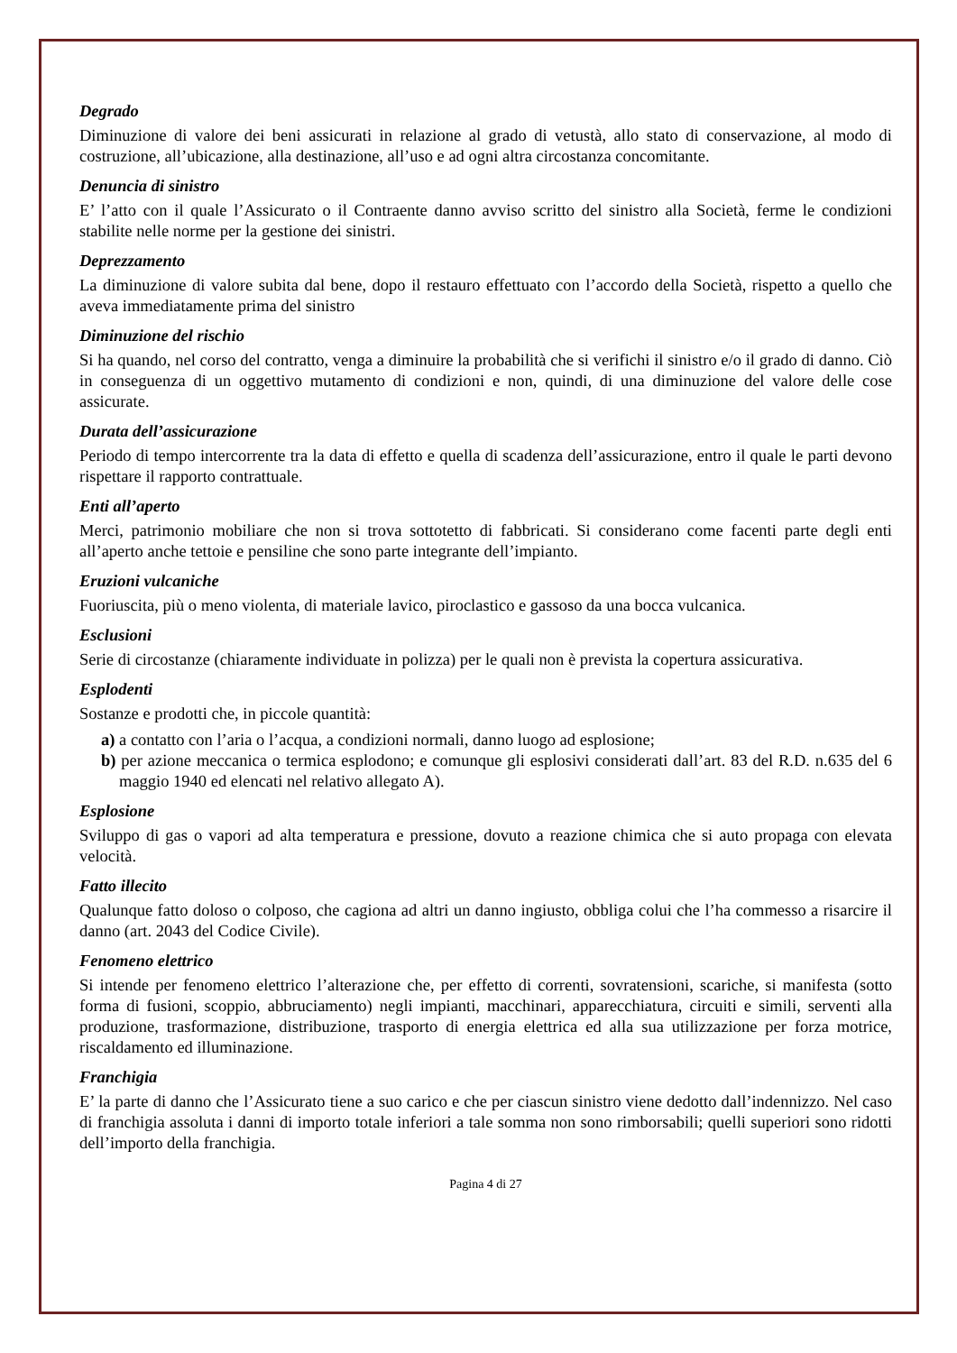Degrado
Diminuzione di valore dei beni assicurati in relazione al grado di vetustà, allo stato di conservazione, al modo di costruzione, all’ubicazione, alla destinazione, all’uso e ad ogni altra circostanza concomitante.
Denuncia di sinistro
E’ l’atto con il quale l’Assicurato o il Contraente danno avviso scritto del sinistro alla Società, ferme le condizioni stabilite nelle norme per la gestione dei sinistri.
Deprezzamento
La diminuzione di valore subita dal bene, dopo il restauro effettuato con l’accordo della Società, rispetto a quello che aveva immediatamente prima del sinistro
Diminuzione del rischio
Si ha quando, nel corso del contratto, venga a diminuire la probabilità che si verifichi il sinistro e/o il grado di danno. Ciò in conseguenza di un oggettivo mutamento di condizioni e non, quindi, di una diminuzione del valore delle cose assicurate.
Durata dell’assicurazione
Periodo di tempo intercorrente tra la data di effetto e quella di scadenza dell’assicurazione, entro il quale le parti devono rispettare il rapporto contrattuale.
Enti all’aperto
Merci, patrimonio mobiliare che non si trova sottotetto di fabbricati. Si considerano come facenti parte degli enti all’aperto anche tettoie e pensiline che sono parte integrante dell’impianto.
Eruzioni vulcaniche
Fuoriuscita, più o meno violenta, di materiale lavico, piroclastico e gassoso da una bocca vulcanica.
Esclusioni
Serie di circostanze (chiaramente individuate in polizza) per le quali non è prevista la copertura assicurativa.
Esplodenti
Sostanze e prodotti che, in piccole quantità:
a) a contatto con l’aria o l’acqua, a condizioni normali, danno luogo ad esplosione;
b) per azione meccanica o termica esplodono; e comunque gli esplosivi considerati dall’art. 83 del R.D. n.635 del 6 maggio 1940 ed elencati nel relativo allegato A).
Esplosione
Sviluppo di gas o vapori ad alta temperatura e pressione, dovuto a reazione chimica che si auto propaga con elevata velocità.
Fatto illecito
Qualunque fatto doloso o colposo, che cagiona ad altri un danno ingiusto, obbliga colui che l’ha commesso a risarcire il danno (art. 2043 del Codice Civile).
Fenomeno elettrico
Si intende per fenomeno elettrico l’alterazione che, per effetto di correnti, sovratensioni, scariche, si manifesta (sotto forma di fusioni, scoppio, abbruciamento) negli impianti, macchinari, apparecchiatura, circuiti e simili, serventi alla produzione, trasformazione, distribuzione, trasporto di energia elettrica ed alla sua utilizzazione per forza motrice, riscaldamento ed illuminazione.
Franchigia
E’ la parte di danno che l’Assicurato tiene a suo carico e che per ciascun sinistro viene dedotto dall’indennizzo. Nel caso di franchigia assoluta i danni di importo totale inferiori a tale somma non sono rimborsabili; quelli superiori sono ridotti dell’importo della franchigia.
Pagina 4 di 27